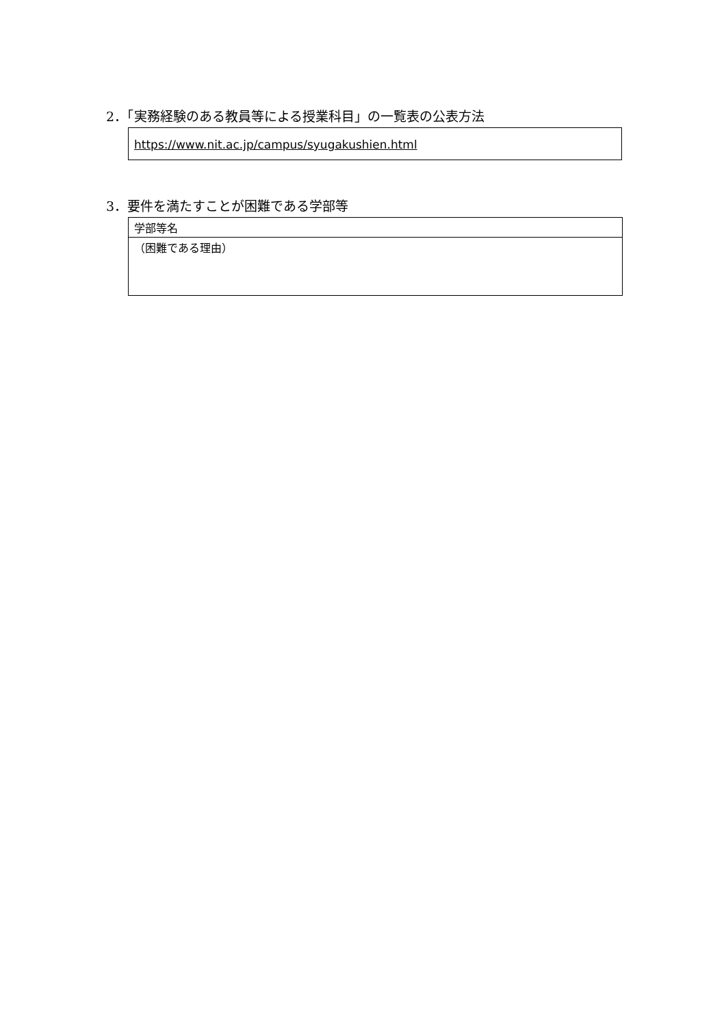2．「実務経験のある教員等による授業科目」の一覧表の公表方法
https://www.nit.ac.jp/campus/syugakushien.html
3．要件を満たすことが困難である学部等
| 学部等名 |
| （困難である理由） |